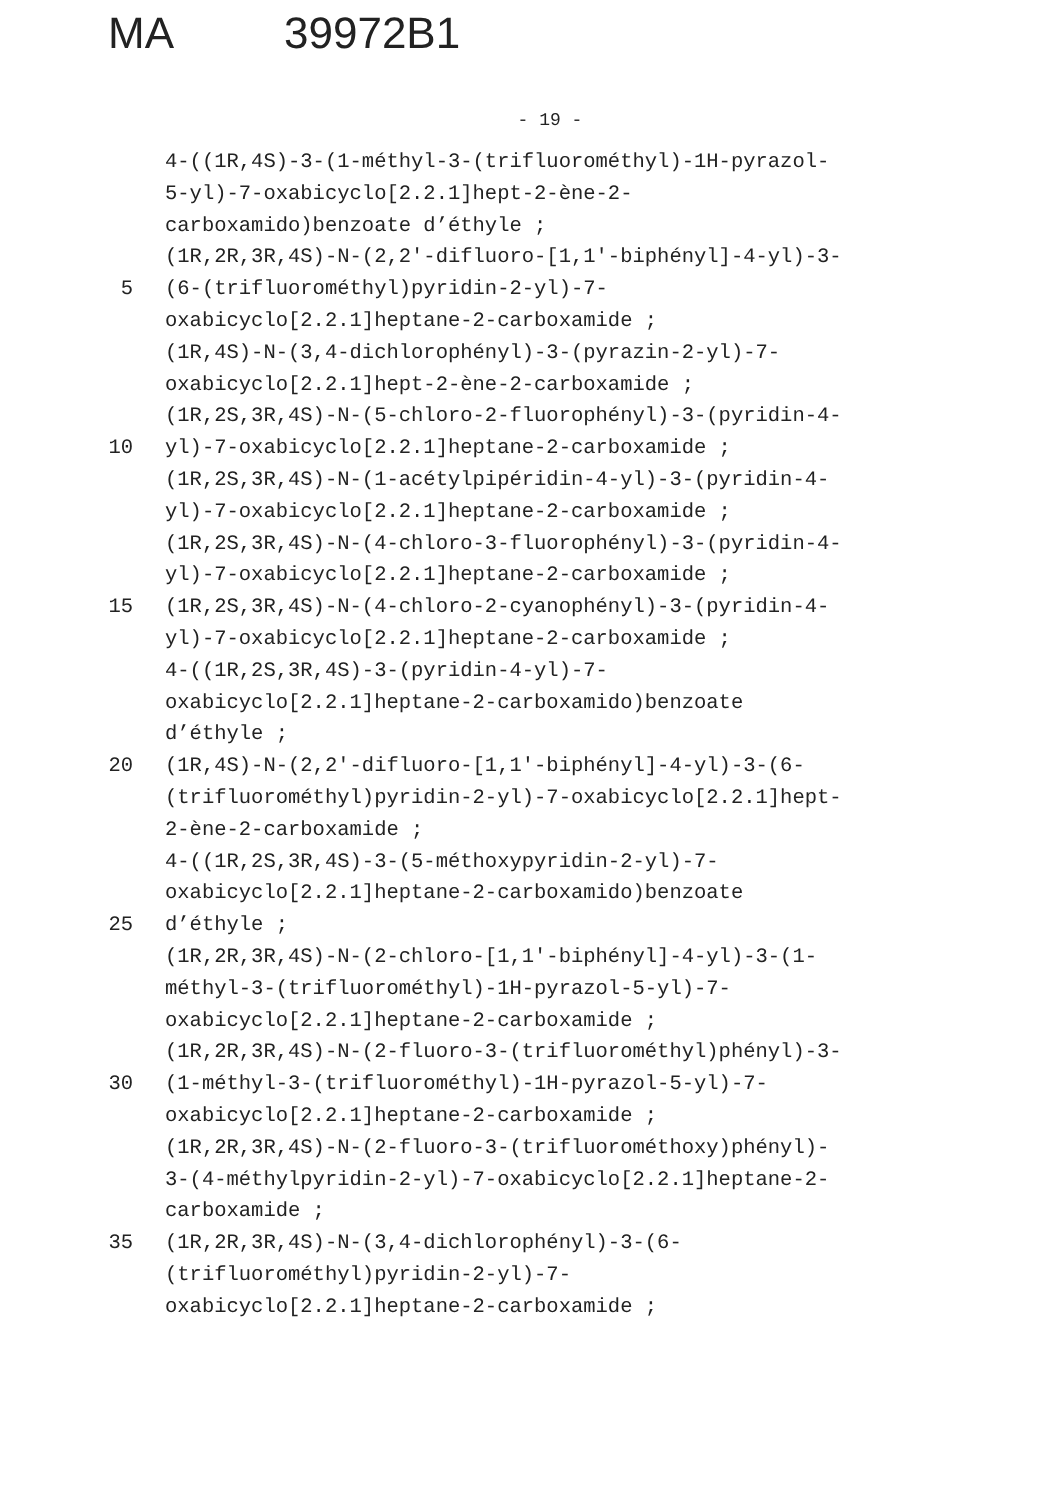MA 39972B1
- 19 -
4-((1R,4S)-3-(1-méthyl-3-(trifluorométhyl)-1H-pyrazol-
5-yl)-7-oxabicyclo[2.2.1]hept-2-ène-2-
carboxamido)benzoate d’éthyle ;
(1R,2R,3R,4S)-N-(2,2'-difluoro-[1,1'-biphényl]-4-yl)-3-
5 (6-(trifluorométhyl)pyridin-2-yl)-7-
oxabicyclo[2.2.1]heptane-2-carboxamide ;
(1R,4S)-N-(3,4-dichlorophényl)-3-(pyrazin-2-yl)-7-
oxabicyclo[2.2.1]hept-2-ène-2-carboxamide ;
(1R,2S,3R,4S)-N-(5-chloro-2-fluorophényl)-3-(pyridin-4-
10 yl)-7-oxabicyclo[2.2.1]heptane-2-carboxamide ;
(1R,2S,3R,4S)-N-(1-acétylpipéridin-4-yl)-3-(pyridin-4-
yl)-7-oxabicyclo[2.2.1]heptane-2-carboxamide ;
(1R,2S,3R,4S)-N-(4-chloro-3-fluorophényl)-3-(pyridin-4-
yl)-7-oxabicyclo[2.2.1]heptane-2-carboxamide ;
15 (1R,2S,3R,4S)-N-(4-chloro-2-cyanophényl)-3-(pyridin-4-
yl)-7-oxabicyclo[2.2.1]heptane-2-carboxamide ;
4-((1R,2S,3R,4S)-3-(pyridin-4-yl)-7-
oxabicyclo[2.2.1]heptane-2-carboxamido)benzoate
d’éthyle ;
20 (1R,4S)-N-(2,2'-difluoro-[1,1'-biphényl]-4-yl)-3-(6-
(trifluorométhyl)pyridin-2-yl)-7-oxabicyclo[2.2.1]hept-
2-ène-2-carboxamide ;
4-((1R,2S,3R,4S)-3-(5-méthoxypyridin-2-yl)-7-
oxabicyclo[2.2.1]heptane-2-carboxamido)benzoate
25 d’éthyle ;
(1R,2R,3R,4S)-N-(2-chloro-[1,1'-biphényl]-4-yl)-3-(1-
méthyl-3-(trifluorométhyl)-1H-pyrazol-5-yl)-7-
oxabicyclo[2.2.1]heptane-2-carboxamide ;
(1R,2R,3R,4S)-N-(2-fluoro-3-(trifluorométhyl)phényl)-3-
30 (1-méthyl-3-(trifluorométhyl)-1H-pyrazol-5-yl)-7-
oxabicyclo[2.2.1]heptane-2-carboxamide ;
(1R,2R,3R,4S)-N-(2-fluoro-3-(trifluorométhoxy)phényl)-
3-(4-méthylpyridin-2-yl)-7-oxabicyclo[2.2.1]heptane-2-
carboxamide ;
35 (1R,2R,3R,4S)-N-(3,4-dichlorophényl)-3-(6-
(trifluorométhyl)pyridin-2-yl)-7-
oxabicyclo[2.2.1]heptane-2-carboxamide ;